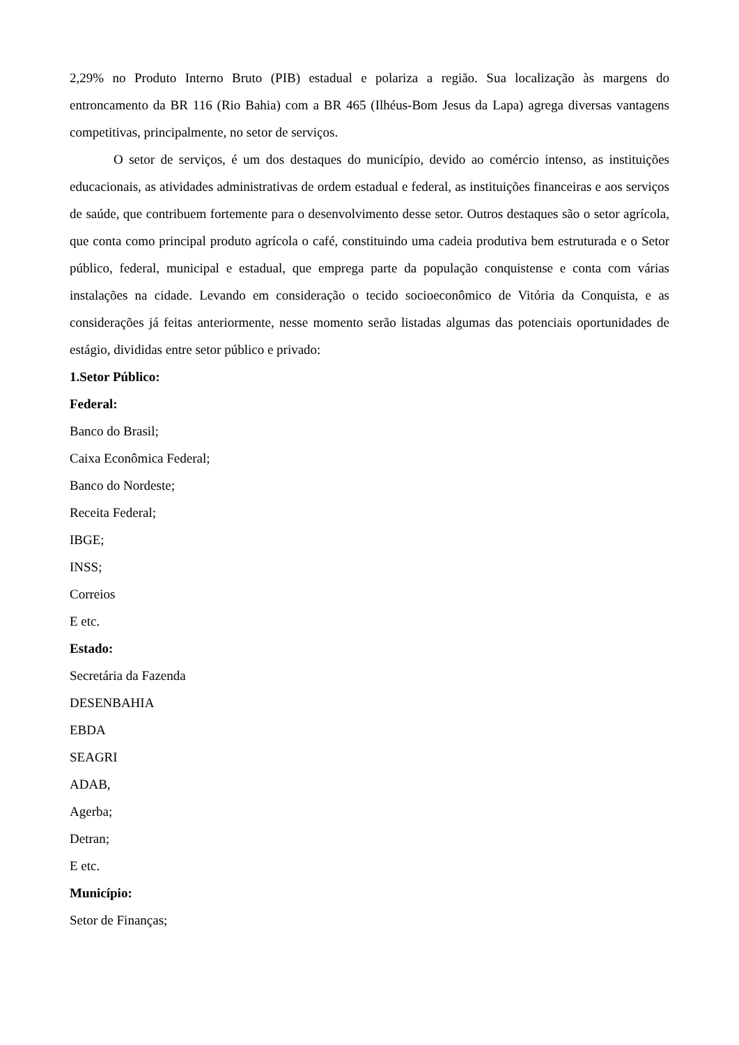2,29% no Produto Interno Bruto (PIB) estadual e polariza a região. Sua localização às margens do entroncamento da BR 116 (Rio Bahia) com a BR 465 (Ilhéus-Bom Jesus da Lapa) agrega diversas vantagens competitivas, principalmente, no setor de serviços.
O setor de serviços, é um dos destaques do município, devido ao comércio intenso, as instituições educacionais, as atividades administrativas de ordem estadual e federal, as instituições financeiras e aos serviços de saúde, que contribuem fortemente para o desenvolvimento desse setor. Outros destaques são o setor agrícola, que conta como principal produto agrícola o café, constituindo uma cadeia produtiva bem estruturada e o Setor público, federal, municipal e estadual, que emprega parte da população conquistense e conta com várias instalações na cidade. Levando em consideração o tecido socioeconômico de Vitória da Conquista, e as considerações já feitas anteriormente, nesse momento serão listadas algumas das potenciais oportunidades de estágio, divididas entre setor público e privado:
1.Setor Público:
Federal:
Banco do Brasil;
Caixa Econômica Federal;
Banco do Nordeste;
Receita Federal;
IBGE;
INSS;
Correios
E etc.
Estado:
Secretária da Fazenda
DESENBAHIA
EBDA
SEAGRI
ADAB,
Agerba;
Detran;
E etc.
Município:
Setor de Finanças;